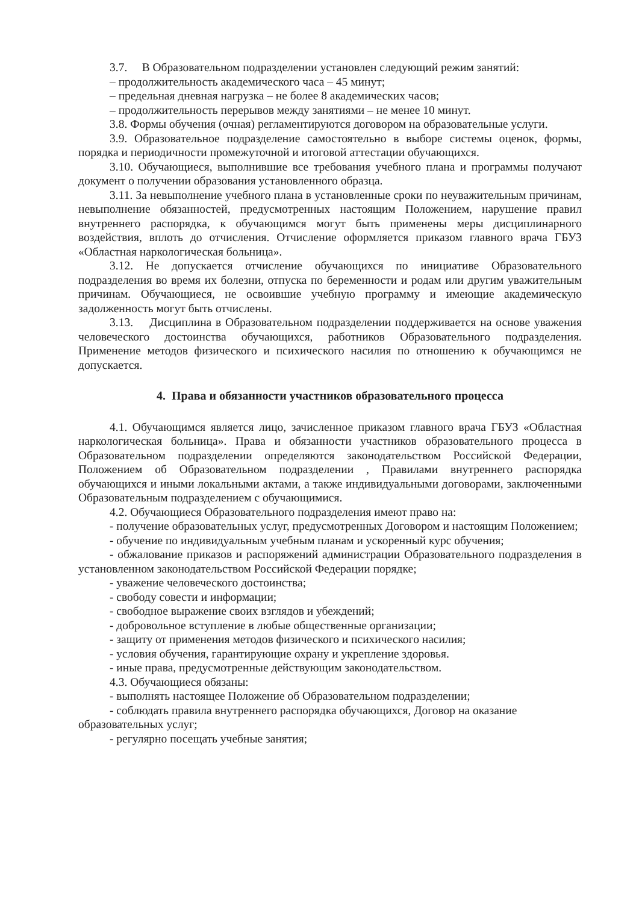3.7. В Образовательном подразделении установлен следующий режим занятий:
– продолжительность академического часа – 45 минут;
– предельная дневная нагрузка – не более 8 академических часов;
– продолжительность перерывов между занятиями – не менее 10 минут.
3.8. Формы обучения (очная) регламентируются договором на образовательные услуги.
3.9. Образовательное подразделение самостоятельно в выборе системы оценок, формы, порядка и периодичности промежуточной и итоговой аттестации обучающихся.
3.10. Обучающиеся, выполнившие все требования учебного плана и программы получают документ о получении образования установленного образца.
3.11. За невыполнение учебного плана в установленные сроки по неуважительным причинам, невыполнение обязанностей, предусмотренных настоящим Положением, нарушение правил внутреннего распорядка, к обучающимся могут быть применены меры дисциплинарного воздействия, вплоть до отчисления. Отчисление оформляется приказом главного врача ГБУЗ «Областная наркологическая больница».
3.12. Не допускается отчисление обучающихся по инициативе Образовательного подразделения во время их болезни, отпуска по беременности и родам или другим уважительным причинам. Обучающиеся, не освоившие учебную программу и имеющие академическую задолженность могут быть отчислены.
3.13. Дисциплина в Образовательном подразделении поддерживается на основе уважения человеческого достоинства обучающихся, работников Образовательного подразделения. Применение методов физического и психического насилия по отношению к обучающимся не допускается.
4. Права и обязанности участников образовательного процесса
4.1. Обучающимся является лицо, зачисленное приказом главного врача ГБУЗ «Областная наркологическая больница». Права и обязанности участников образовательного процесса в Образовательном подразделении определяются законодательством Российской Федерации, Положением об Образовательном подразделении , Правилами внутреннего распорядка обучающихся и иными локальными актами, а также индивидуальными договорами, заключенными Образовательным подразделением с обучающимися.
4.2. Обучающиеся Образовательного подразделения имеют право на:
- получение образовательных услуг, предусмотренных Договором и настоящим Положением;
- обучение по индивидуальным учебным планам и ускоренный курс обучения;
- обжалование приказов и распоряжений администрации Образовательного подразделения в установленном законодательством Российской Федерации порядке;
- уважение человеческого достоинства;
- свободу совести и информации;
- свободное выражение своих взглядов и убеждений;
- добровольное вступление в любые общественные организации;
- защиту от применения методов физического и психического насилия;
- условия обучения, гарантирующие охрану и укрепление здоровья.
- иные права, предусмотренные действующим законодательством.
4.3. Обучающиеся обязаны:
- выполнять настоящее Положение об Образовательном подразделении;
- соблюдать правила внутреннего распорядка обучающихся, Договор на оказание образовательных услуг;
- регулярно посещать учебные занятия;